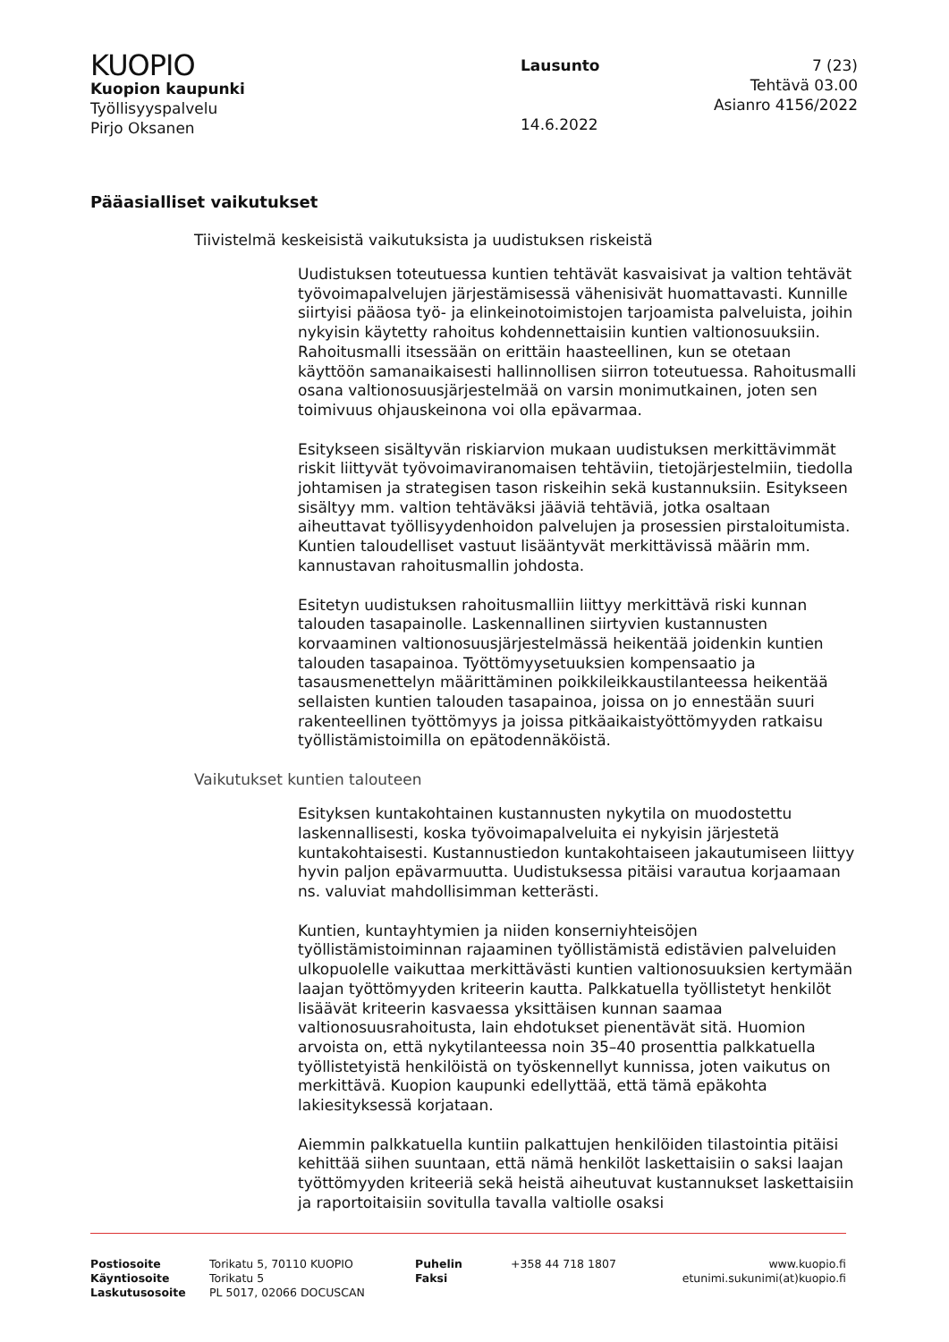KUOPIO
Kuopion kaupunki
Työllisyyspalvelu
Pirjo Oksanen
Lausunto
14.6.2022
7 (23)
Tehtävä 03.00
Asianro 4156/2022
Pääasialliset vaikutukset
Tiivistelmä keskeisistä vaikutuksista ja uudistuksen riskeistä
Uudistuksen toteutuessa kuntien tehtävät kasvaisivat ja valtion tehtävät työvoimapalvelujen järjestämisessä vähenisivät huomattavasti. Kunnille siirtyisi pääosa työ- ja elinkeinotoimistojen tarjoamista palveluista, joihin nykyisin käytetty rahoitus kohdennettaisiin kuntien valtionosuuksiin. Rahoitusmalli itsessään on erittäin haasteellinen, kun se otetaan käyttöön samanaikaisesti hallinnollisen siirron toteutuessa. Rahoitusmalli osana valtionosuusjärjestelmää on varsin monimutkainen, joten sen toimivuus ohjauskeinona voi olla epävarmaa.
Esitykseen sisältyvän riskiarvion mukaan uudistuksen merkittävimmät riskit liittyvät työvoimaviranomaisen tehtäviin, tietojärjestelmiin, tiedolla johtamisen ja strategisen tason riskeihin sekä kustannuksiin. Esitykseen sisältyy mm. valtion tehtäväksi jääviä tehtäviä, jotka osaltaan aiheuttavat työllisyydenhoidon palvelujen ja prosessien pirstaloitumista. Kuntien taloudelliset vastuut lisääntyvät merkittävissä määrin mm. kannustavan rahoitusmallin johdosta.
Esitetyn uudistuksen rahoitusmalliin liittyy merkittävä riski kunnan talouden tasapainolle. Laskennallinen siirtyvien kustannusten korvaaminen valtionosuusjärjestelmässä heikentää joidenkin kuntien talouden tasapainoa. Työttömyysetuuksien kompensaatio ja tasausmenettelyn määrittäminen poikkileikkaustilanteessa heikentää sellaisten kuntien talouden tasapainoa, joissa on jo ennestään suuri rakenteellinen työttömyys ja joissa pitkäaikaistyöttömyyden ratkaisu työllistämistoimilla on epätodennäköistä.
Vaikutukset kuntien talouteen
Esityksen kuntakohtainen kustannusten nykytila on muodostettu laskennallisesti, koska työvoimapalveluita ei nykyisin järjestetä kuntakohtaisesti. Kustannustiedon kuntakohtaiseen jakautumiseen liittyy hyvin paljon epävarmuutta. Uudistuksessa pitäisi varautua korjaamaan ns. valuviat mahdollisimman ketterästi.
Kuntien, kuntayhtymien ja niiden konserniyhteisöjen työllistämistoiminnan rajaaminen työllistämistä edistävien palveluiden ulkopuolelle vaikuttaa merkittävästi kuntien valtionosuuksien kertymään laajan työttömyyden kriteerin kautta. Palkkatuella työllistetyt henkilöt lisäävät kriteerin kasvaessa yksittäisen kunnan saamaa valtionosuusrahoitusta, lain ehdotukset pienentävät sitä. Huomion arvoista on, että nykytilanteessa noin 35–40 prosenttia palkkatuella työllistetyistä henkilöistä on työskennellyt kunnissa, joten vaikutus on merkittävä. Kuopion kaupunki edellyttää, että tämä epäkohta lakiesityksessä korjataan.
Aiemmin palkkatuella kuntiin palkattujen henkilöiden tilastointia pitäisi kehittää siihen suuntaan, että nämä henkilöt laskettaisiin o saksi laajan työttömyyden kriteeriä sekä heistä aiheutuvat kustannukset laskettaisiin ja raportoitaisiin sovitulla tavalla valtiolle osaksi
Postiosoite
Käyntiosoite
Laskutusosoite
Torikatu 5, 70110 KUOPIO
Torikatu 5
PL 5017, 02066 DOCUSCAN
Puhelin
Faksi
+358 44 718 1807 www.kuopio.fi
etunimi.sukunimi(at)kuopio.fi